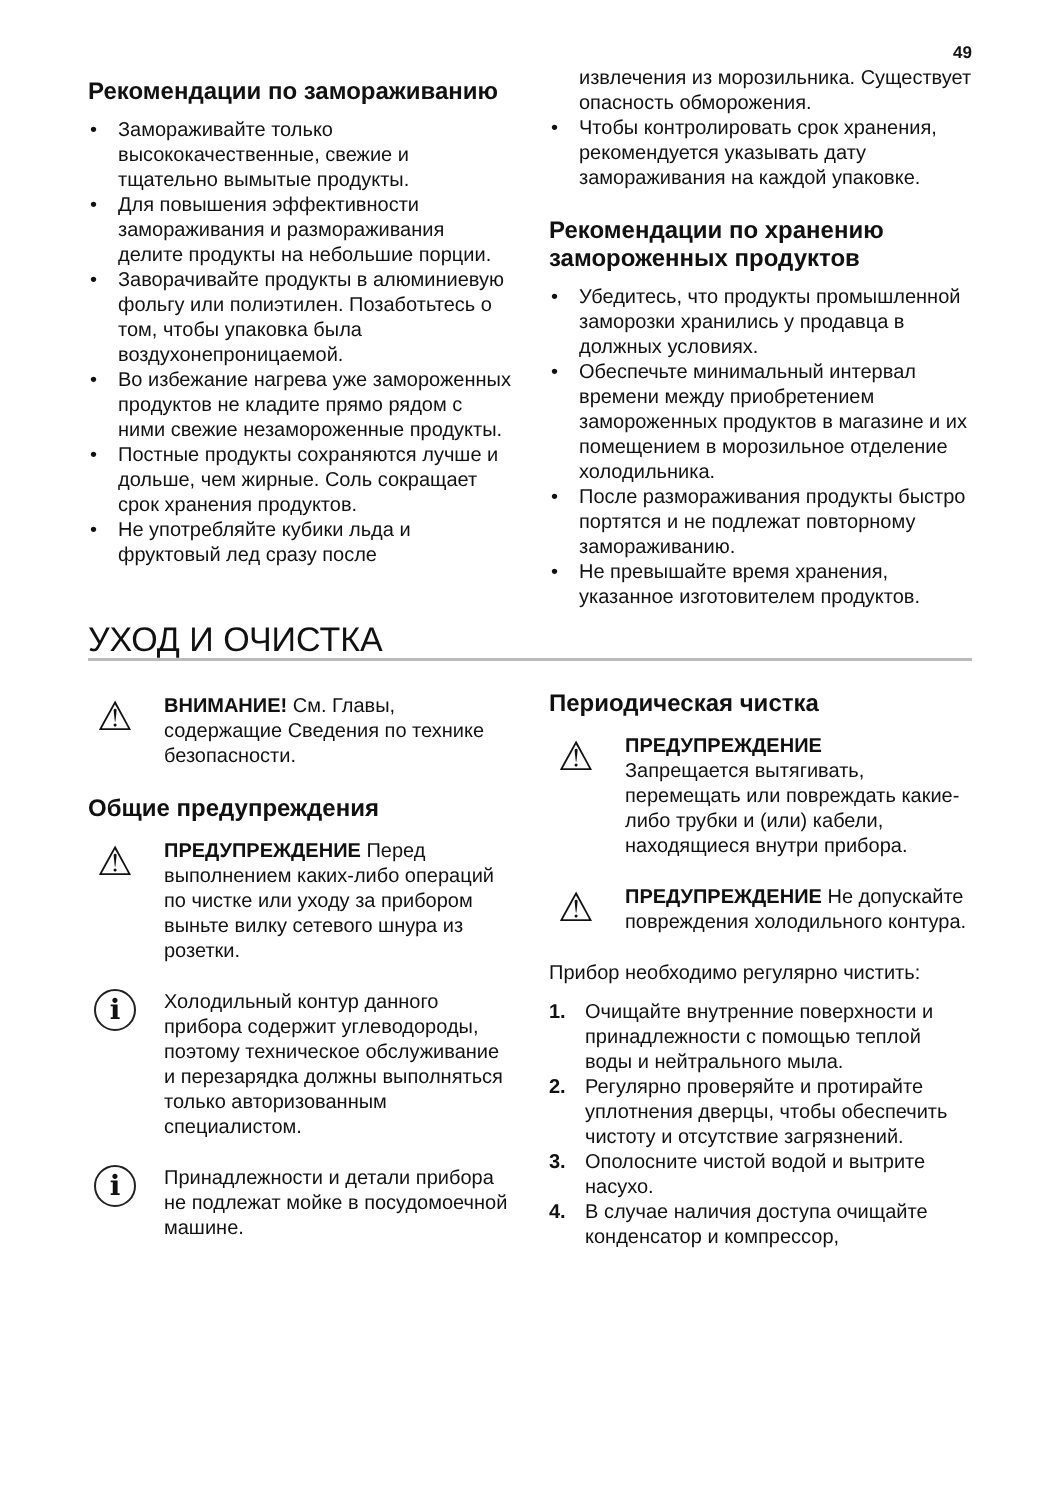49
Рекомендации по замораживанию
• Замораживайте только высококачественные, свежие и тщательно вымытые продукты.
• Для повышения эффективности замораживания и размораживания делите продукты на небольшие порции.
• Заворачивайте продукты в алюминиевую фольгу или полиэтилен. Позаботьтесь о том, чтобы упаковка была воздухонепроницаемой.
• Во избежание нагрева уже замороженных продуктов не кладите прямо рядом с ними свежие незамороженные продукты.
• Постные продукты сохраняются лучше и дольше, чем жирные. Соль сокращает срок хранения продуктов.
• Не употребляйте кубики льда и фруктовый лед сразу после
извлечения из морозильника. Существует опасность обморожения.
• Чтобы контролировать срок хранения, рекомендуется указывать дату замораживания на каждой упаковке.
Рекомендации по хранению замороженных продуктов
• Убедитесь, что продукты промышленной заморозки хранились у продавца в должных условиях.
• Обеспечьте минимальный интервал времени между приобретением замороженных продуктов в магазине и их помещением в морозильное отделение холодильника.
• После размораживания продукты быстро портятся и не подлежат повторному замораживанию.
• Не превышайте время хранения, указанное изготовителем продуктов.
УХОД И ОЧИСТКА
⚠
ВНИМАНИЕ! См. Главы, содержащие Сведения по технике безопасности.
Общие предупреждения
⚠
ПРЕДУПРЕЖДЕНИЕ Перед выполнением каких-либо операций по чистке или уходу за прибором выньте вилку сетевого шнура из розетки.
i
Холодильный контур данного прибора содержит углеводороды, поэтому техническое обслуживание и перезарядка должны выполняться только авторизованным специалистом.
i
Принадлежности и детали прибора не подлежат мойке в посудомоечной машине.
Периодическая чистка
⚠
ПРЕДУПРЕЖДЕНИЕ
Запрещается вытягивать, перемещать или повреждать какие-либо трубки и (или) кабели, находящиеся внутри прибора.
⚠
ПРЕДУПРЕЖДЕНИЕ Не допускайте повреждения холодильного контура.
Прибор необходимо регулярно чистить:
1. Очищайте внутренние поверхности и принадлежности с помощью теплой воды и нейтрального мыла.
2. Регулярно проверяйте и протирайте уплотнения дверцы, чтобы обеспечить чистоту и отсутствие загрязнений.
3. Ополосните чистой водой и вытрите насухо.
4. В случае наличия доступа очищайте конденсатор и компрессор,